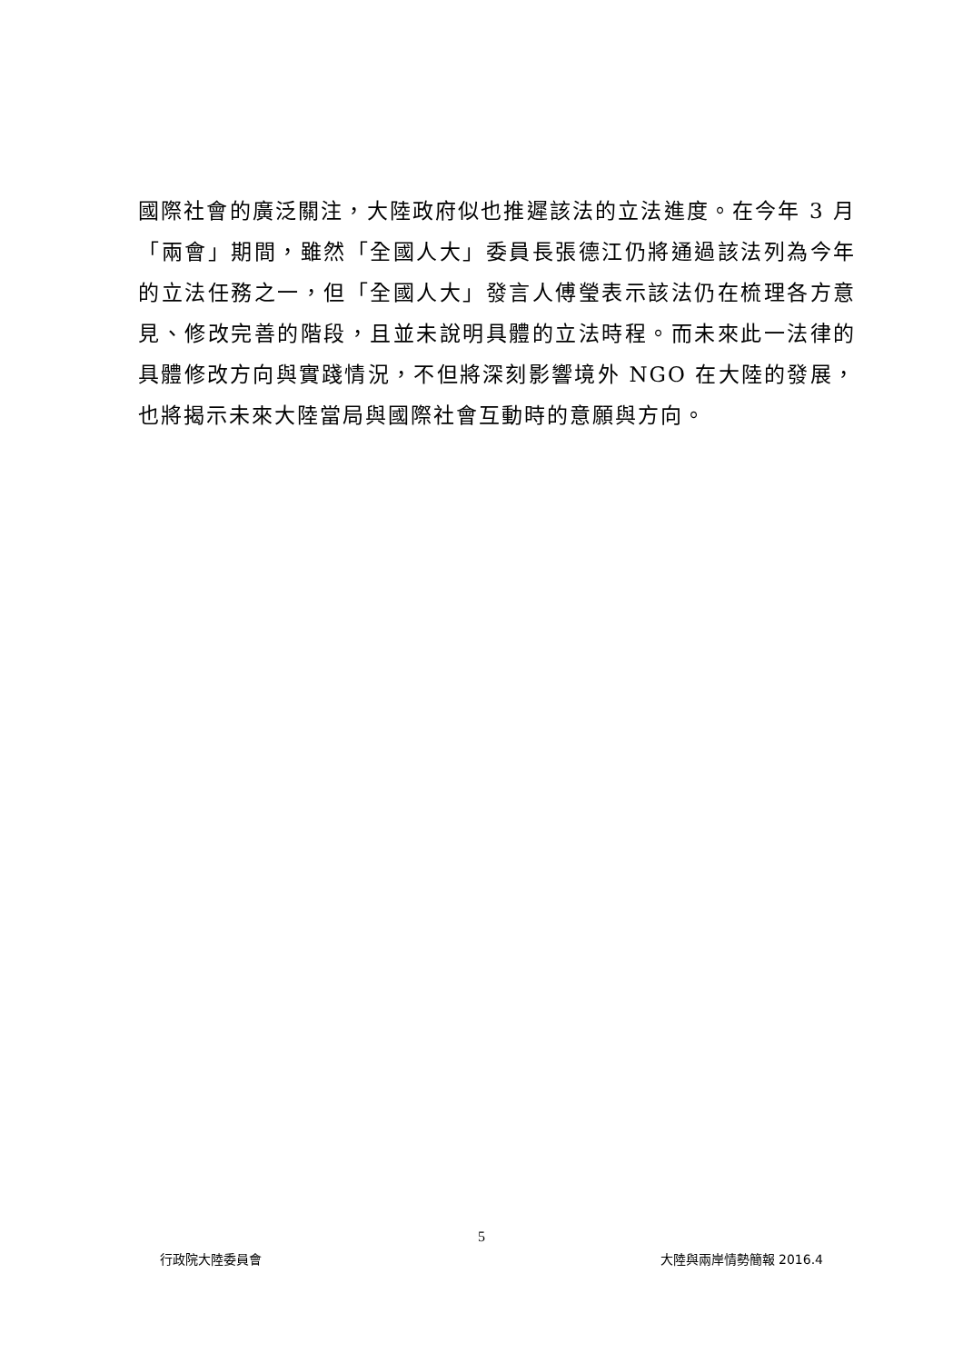國際社會的廣泛關注，大陸政府似也推遲該法的立法進度。在今年 3 月「兩會」期間，雖然「全國人大」委員長張德江仍將通過該法列為今年的立法任務之一，但「全國人大」發言人傅瑩表示該法仍在梳理各方意見、修改完善的階段，且並未說明具體的立法時程。而未來此一法律的具體修改方向與實踐情況，不但將深刻影響境外 NGO 在大陸的發展，也將揭示未來大陸當局與國際社會互動時的意願與方向。
5
行政院大陸委員會 大陸與兩岸情勢簡報 2016.4